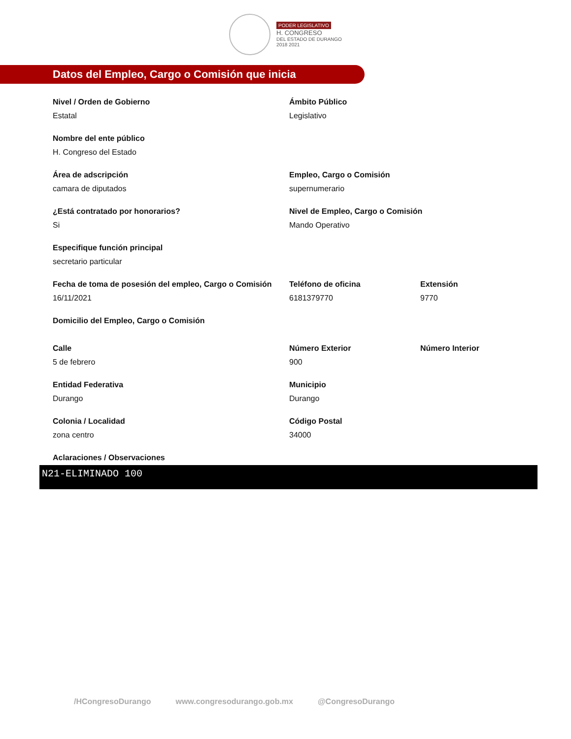PODER LEGISLATIVO
H. CONGRESO
DEL ESTADO DE DURANGO
2018 2021
Datos del Empleo, Cargo o Comisión que inicia
Nivel / Orden de Gobierno
Estatal
Ámbito Público
Legislativo
Nombre del ente público
H. Congreso del Estado
Área de adscripción
camara de diputados
Empleo, Cargo o Comisión
supernumerario
¿Está contratado por honorarios?
Si
Nivel de Empleo, Cargo o Comisión
Mando Operativo
Especifique función principal
secretario particular
Fecha de toma de posesión del empleo, Cargo o Comisión
16/11/2021
Teléfono de oficina
6181379770
Extensión
9770
Domicilio del Empleo, Cargo o Comisión
Calle
5 de febrero
Número Exterior
900
Número Interior
Entidad Federativa
Durango
Municipio
Durango
Colonia / Localidad
zona centro
Código Postal
34000
Aclaraciones / Observaciones
N21-ELIMINADO 100
/HCongresoDurango www.congresodurango.gob.mx @CongresoDurango